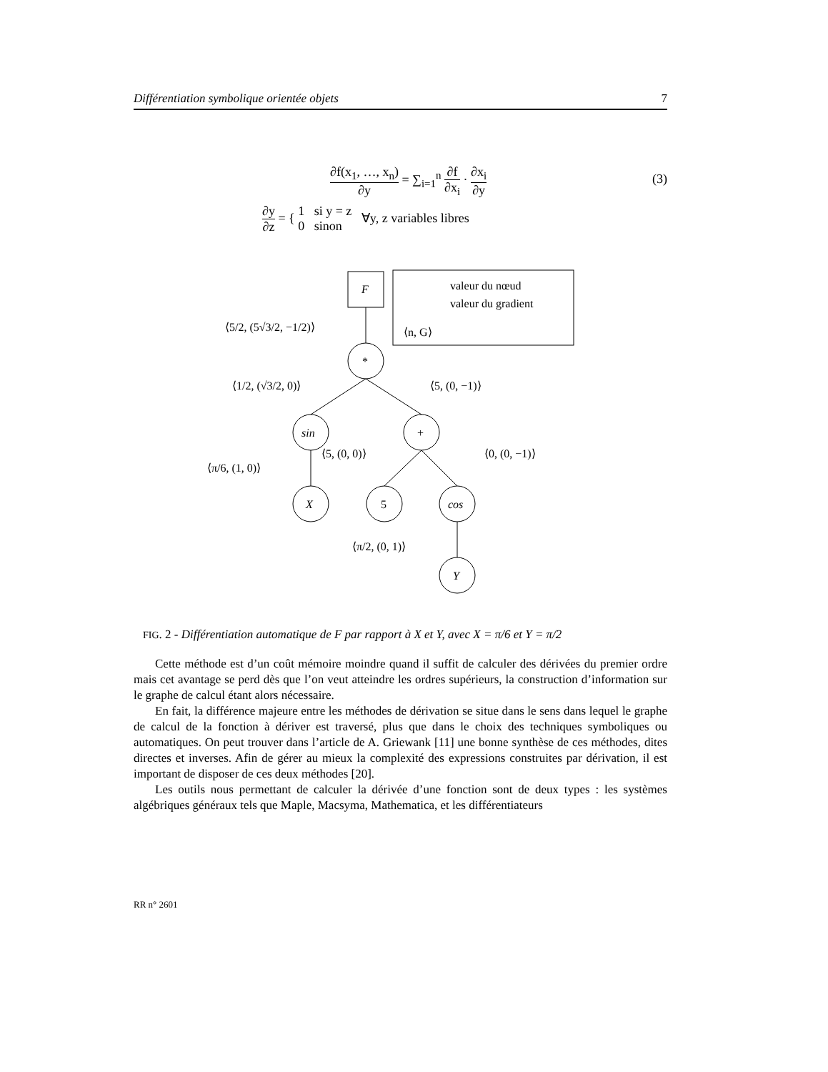Différentiation symbolique orientée objets 7
∂f(x<sub>1</sub>, …, x<sub>n</sub>) ∂y = ∑<sub>i=1</sub><sup>n</sup> ∂f ∂x<sub>i</sub> · ∂x<sub>i</sub> ∂y (3)
∂y ∂z = { 1 si y = z 0 sinon ∀y, z variables libres
F
valeur du nœud
valeur du gradient
⟨n, G⟩
*
sin
+
X
5
cos
Y
⟨5/2, (5√3/2, −1/2)⟩
⟨1/2, (√3/2, 0)⟩
⟨5, (0, −1)⟩
⟨π/6, (1, 0)⟩
⟨5, (0, 0)⟩
⟨0, (0, −1)⟩
⟨π/2, (0, 1)⟩
FIG. 2 - Différentiation automatique de F par rapport à X et Y, avec X = π/6 et Y = π/2
Cette méthode est d’un coût mémoire moindre quand il suffit de calculer des dérivées du premier ordre mais cet avantage se perd dès que l’on veut atteindre les ordres supérieurs, la construction d’information sur le graphe de calcul étant alors nécessaire.
En fait, la différence majeure entre les méthodes de dérivation se situe dans le sens dans lequel le graphe de calcul de la fonction à dériver est traversé, plus que dans le choix des techniques symboliques ou automatiques. On peut trouver dans l’article de A. Griewank [11] une bonne synthèse de ces méthodes, dites directes et inverses. Afin de gérer au mieux la complexité des expressions construites par dérivation, il est important de disposer de ces deux méthodes [20].
Les outils nous permettant de calculer la dérivée d’une fonction sont de deux types : les systèmes algébriques généraux tels que Maple, Macsyma, Mathematica, et les différentiateurs
RR n° 2601